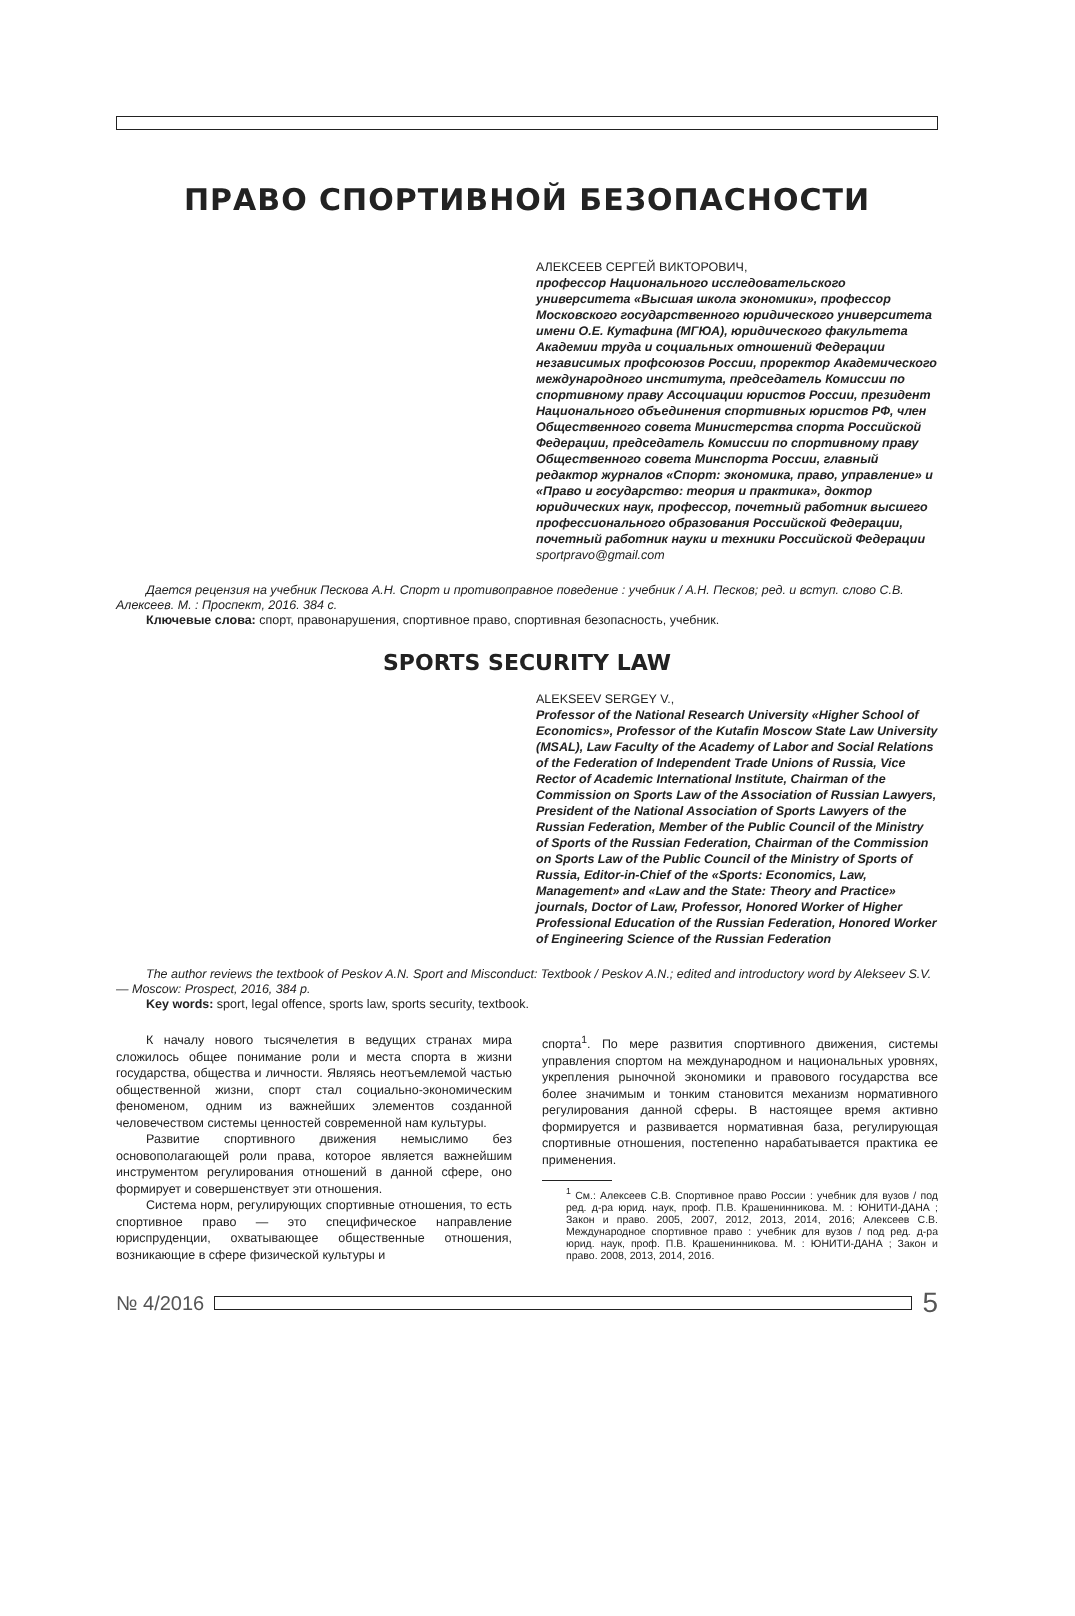ПРАВО СПОРТИВНОЙ БЕЗОПАСНОСТИ
АЛЕКСЕЕВ СЕРГЕЙ ВИКТОРОВИЧ,
профессор Национального исследовательского университета «Высшая школа экономики», профессор Московского государственного юридического университета имени О.Е. Кутафина (МГЮА), юридического факультета Академии труда и социальных отношений Федерации независимых профсоюзов России, проректор Академического международного института, председатель Комиссии по спортивному праву Ассоциации юристов России, президент Национального объединения спортивных юристов РФ, член Общественного совета Министерства спорта Российской Федерации, председатель Комиссии по спортивному праву Общественного совета Минспорта России, главный редактор журналов «Спорт: экономика, право, управление» и «Право и государство: теория и практика», доктор юридических наук, профессор, почетный работник высшего профессионального образования Российской Федерации, почетный работник науки и техники Российской Федерации
sportpravo@gmail.com
Дается рецензия на учебник Пескова А.Н. Спорт и противоправное поведение : учебник / А.Н. Песков; ред. и вступ. слово С.В. Алексеев. М. : Проспект, 2016. 384 с.
Ключевые слова: спорт, правонарушения, спортивное право, спортивная безопасность, учебник.
SPORTS SECURITY LAW
ALEKSEEV SERGEY V.,
Professor of the National Research University «Higher School of Economics», Professor of the Kutafin Moscow State Law University (MSAL), Law Faculty of the Academy of Labor and Social Relations of the Federation of Independent Trade Unions of Russia, Vice Rector of Academic International Institute, Chairman of the Commission on Sports Law of the Association of Russian Lawyers, President of the National Association of Sports Lawyers of the Russian Federation, Member of the Public Council of the Ministry of Sports of the Russian Federation, Chairman of the Commission on Sports Law of the Public Council of the Ministry of Sports of Russia, Editor-in-Chief of the «Sports: Economics, Law, Management» and «Law and the State: Theory and Practice» journals, Doctor of Law, Professor, Honored Worker of Higher Professional Education of the Russian Federation, Honored Worker of Engineering Science of the Russian Federation
The author reviews the textbook of Peskov A.N. Sport and Misconduct: Textbook / Peskov A.N.; edited and introductory word by Alekseev S.V. — Moscow: Prospect, 2016, 384 p.
Key words: sport, legal offence, sports law, sports security, textbook.
К началу нового тысячелетия в ведущих странах мира сложилось общее понимание роли и места спорта в жизни государства, общества и личности. Являясь неотъемлемой частью общественной жизни, спорт стал социально-экономическим феноменом, одним из важнейших элементов созданной человечеством системы ценностей современной нам культуры.
Развитие спортивного движения немыслимо без основополагающей роли права, которое является важнейшим инструментом регулирования отношений в данной сфере, оно формирует и совершенствует эти отношения.
Система норм, регулирующих спортивные отношения, то есть спортивное право — это специфическое направление юриспруденции, охватывающее общественные отношения, возникающие в сфере физической культуры и
спорта<sup>1</sup>. По мере развития спортивного движения, системы управления спортом на международном и национальных уровнях, укрепления рыночной экономики и правового государства все более значимым и тонким становится механизм нормативного регулирования данной сферы. В настоящее время активно формируется и развивается нормативная база, регулирующая спортивные отношения, постепенно нарабатывается практика ее применения.
<sup>1</sup> См.: Алексеев С.В. Спортивное право России : учебник для вузов / под ред. д-ра юрид. наук, проф. П.В. Крашенинникова. М. : ЮНИТИ-ДАНА ; Закон и право. 2005, 2007, 2012, 2013, 2014, 2016; Алексеев С.В. Международное спортивное право : учебник для вузов / под ред. д-ра юрид. наук, проф. П.В. Крашенинникова. М. : ЮНИТИ-ДАНА ; Закон и право. 2008, 2013, 2014, 2016.
№ 4/2016
5